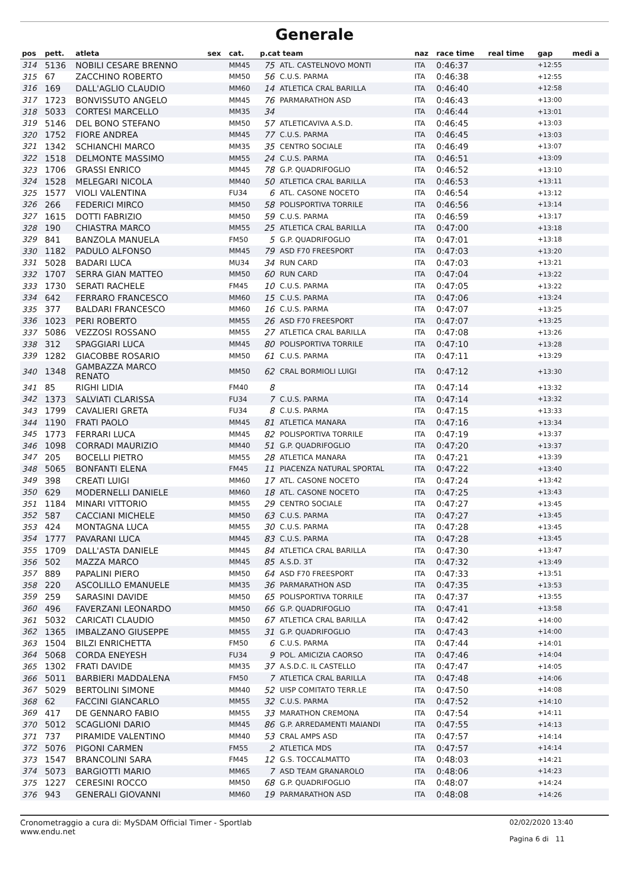Generale
| pos | pett. | atleta | sex | cat. | p.cat team | | naz | race time | real time | gap | medi a |
| --- | --- | --- | --- | --- | --- | --- | --- | --- | --- | --- | --- |
| 314 | 5136 | NOBILI CESARE BRENNO | | MM45 | 75 | ATL. CASTELNOVO MONTI | ITA | 0:46:37 | | +12:55 | |
| 315 | 67 | ZACCHINO ROBERTO | | MM50 | 56 | C.U.S. PARMA | ITA | 0:46:38 | | +12:55 | |
| 316 | 169 | DALL'AGLIO CLAUDIO | | MM60 | 14 | ATLETICA CRAL BARILLA | ITA | 0:46:40 | | +12:58 | |
| 317 | 1723 | BONVISSUTO ANGELO | | MM45 | 76 | PARMARATHON ASD | ITA | 0:46:43 | | +13:00 | |
| 318 | 5033 | CORTESI MARCELLO | | MM35 | 34 | | ITA | 0:46:44 | | +13:01 | |
| 319 | 5146 | DEL BONO STEFANO | | MM50 | 57 | ATLETICAVIVA A.S.D. | ITA | 0:46:45 | | +13:03 | |
| 320 | 1752 | FIORE ANDREA | | MM45 | 77 | C.U.S. PARMA | ITA | 0:46:45 | | +13:03 | |
| 321 | 1342 | SCHIANCHI MARCO | | MM35 | 35 | CENTRO SOCIALE | ITA | 0:46:49 | | +13:07 | |
| 322 | 1518 | DELMONTE MASSIMO | | MM55 | 24 | C.U.S. PARMA | ITA | 0:46:51 | | +13:09 | |
| 323 | 1706 | GRASSI ENRICO | | MM45 | 78 | G.P. QUADRIFOGLIO | ITA | 0:46:52 | | +13:10 | |
| 324 | 1528 | MELEGARI NICOLA | | MM40 | 50 | ATLETICA CRAL BARILLA | ITA | 0:46:53 | | +13:11 | |
| 325 | 1577 | VIOLI VALENTINA | | FU34 | 6 | ATL. CASONE NOCETO | ITA | 0:46:54 | | +13:12 | |
| 326 | 266 | FEDERICI MIRCO | | MM50 | 58 | POLISPORTIVA TORRILE | ITA | 0:46:56 | | +13:14 | |
| 327 | 1615 | DOTTI FABRIZIO | | MM50 | 59 | C.U.S. PARMA | ITA | 0:46:59 | | +13:17 | |
| 328 | 190 | CHIASTRA MARCO | | MM55 | 25 | ATLETICA CRAL BARILLA | ITA | 0:47:00 | | +13:18 | |
| 329 | 841 | BANZOLA MANUELA | | FM50 | 5 | G.P. QUADRIFOGLIO | ITA | 0:47:01 | | +13:18 | |
| 330 | 1182 | PADULO ALFONSO | | MM45 | 79 | ASD F70 FREESPORT | ITA | 0:47:03 | | +13:20 | |
| 331 | 5028 | BADARI LUCA | | MU34 | 34 | RUN CARD | ITA | 0:47:03 | | +13:21 | |
| 332 | 1707 | SERRA GIAN MATTEO | | MM50 | 60 | RUN CARD | ITA | 0:47:04 | | +13:22 | |
| 333 | 1730 | SERATI RACHELE | | FM45 | 10 | C.U.S. PARMA | ITA | 0:47:05 | | +13:22 | |
| 334 | 642 | FERRARO FRANCESCO | | MM60 | 15 | C.U.S. PARMA | ITA | 0:47:06 | | +13:24 | |
| 335 | 377 | BALDARI FRANCESCO | | MM60 | 16 | C.U.S. PARMA | ITA | 0:47:07 | | +13:25 | |
| 336 | 1023 | PERI ROBERTO | | MM55 | 26 | ASD F70 FREESPORT | ITA | 0:47:07 | | +13:25 | |
| 337 | 5086 | VEZZOSI ROSSANO | | MM55 | 27 | ATLETICA CRAL BARILLA | ITA | 0:47:08 | | +13:26 | |
| 338 | 312 | SPAGGIARI LUCA | | MM45 | 80 | POLISPORTIVA TORRILE | ITA | 0:47:10 | | +13:28 | |
| 339 | 1282 | GIACOBBE ROSARIO | | MM50 | 61 | C.U.S. PARMA | ITA | 0:47:11 | | +13:29 | |
| 340 | 1348 | GAMBAZZA MARCO RENATO | | MM50 | 62 | CRAL BORMIOLI LUIGI | ITA | 0:47:12 | | +13:30 | |
| 341 | 85 | RIGHI LIDIA | | FM40 | 8 | | ITA | 0:47:14 | | +13:32 | |
| 342 | 1373 | SALVIATI CLARISSA | | FU34 | 7 | C.U.S. PARMA | ITA | 0:47:14 | | +13:32 | |
| 343 | 1799 | CAVALIERI GRETA | | FU34 | 8 | C.U.S. PARMA | ITA | 0:47:15 | | +13:33 | |
| 344 | 1190 | FRATI PAOLO | | MM45 | 81 | ATLETICA MANARA | ITA | 0:47:16 | | +13:34 | |
| 345 | 1773 | FERRARI LUCA | | MM45 | 82 | POLISPORTIVA TORRILE | ITA | 0:47:19 | | +13:37 | |
| 346 | 1098 | CORRADI MAURIZIO | | MM40 | 51 | G.P. QUADRIFOGLIO | ITA | 0:47:20 | | +13:37 | |
| 347 | 205 | BOCELLI PIETRO | | MM55 | 28 | ATLETICA MANARA | ITA | 0:47:21 | | +13:39 | |
| 348 | 5065 | BONFANTI ELENA | | FM45 | 11 | PIACENZA NATURAL SPORTAL | ITA | 0:47:22 | | +13:40 | |
| 349 | 398 | CREATI LUIGI | | MM60 | 17 | ATL. CASONE NOCETO | ITA | 0:47:24 | | +13:42 | |
| 350 | 629 | MODERNELLI DANIELE | | MM60 | 18 | ATL. CASONE NOCETO | ITA | 0:47:25 | | +13:43 | |
| 351 | 1184 | MINARI VITTORIO | | MM55 | 29 | CENTRO SOCIALE | ITA | 0:47:27 | | +13:45 | |
| 352 | 587 | CACCIANI MICHELE | | MM50 | 63 | C.U.S. PARMA | ITA | 0:47:27 | | +13:45 | |
| 353 | 424 | MONTAGNA LUCA | | MM55 | 30 | C.U.S. PARMA | ITA | 0:47:28 | | +13:45 | |
| 354 | 1777 | PAVARANI LUCA | | MM45 | 83 | C.U.S. PARMA | ITA | 0:47:28 | | +13:45 | |
| 355 | 1709 | DALL'ASTA DANIELE | | MM45 | 84 | ATLETICA CRAL BARILLA | ITA | 0:47:30 | | +13:47 | |
| 356 | 502 | MAZZA MARCO | | MM45 | 85 | A.S.D. 3T | ITA | 0:47:32 | | +13:49 | |
| 357 | 889 | PAPALINI PIERO | | MM50 | 64 | ASD F70 FREESPORT | ITA | 0:47:33 | | +13:51 | |
| 358 | 220 | ASCOLILLO EMANUELE | | MM35 | 36 | PARMARATHON ASD | ITA | 0:47:35 | | +13:53 | |
| 359 | 259 | SARASINI DAVIDE | | MM50 | 65 | POLISPORTIVA TORRILE | ITA | 0:47:37 | | +13:55 | |
| 360 | 496 | FAVERZANI LEONARDO | | MM50 | 66 | G.P. QUADRIFOGLIO | ITA | 0:47:41 | | +13:58 | |
| 361 | 5032 | CARICATI CLAUDIO | | MM50 | 67 | ATLETICA CRAL BARILLA | ITA | 0:47:42 | | +14:00 | |
| 362 | 1365 | IMBALZANO GIUSEPPE | | MM55 | 31 | G.P. QUADRIFOGLIO | ITA | 0:47:43 | | +14:00 | |
| 363 | 1504 | BILZI ENRICHETTA | | FM50 | 6 | C.U.S. PARMA | ITA | 0:47:44 | | +14:01 | |
| 364 | 5068 | CORDA ENEYESH | | FU34 | 9 | POL. AMICIZIA CAORSO | ITA | 0:47:46 | | +14:04 | |
| 365 | 1302 | FRATI DAVIDE | | MM35 | 37 | A.S.D.C. IL CASTELLO | ITA | 0:47:47 | | +14:05 | |
| 366 | 5011 | BARBIERI MADDALENA | | FM50 | 7 | ATLETICA CRAL BARILLA | ITA | 0:47:48 | | +14:06 | |
| 367 | 5029 | BERTOLINI SIMONE | | MM40 | 52 | UISP COMITATO TERR.LE | ITA | 0:47:50 | | +14:08 | |
| 368 | 62 | FACCINI GIANCARLO | | MM55 | 32 | C.U.S. PARMA | ITA | 0:47:52 | | +14:10 | |
| 369 | 417 | DE GENNARO FABIO | | MM55 | 33 | MARATHON CREMONA | ITA | 0:47:54 | | +14:11 | |
| 370 | 5012 | SCAGLIONI DARIO | | MM45 | 86 | G.P. ARREDAMENTI MAIANDI | ITA | 0:47:55 | | +14:13 | |
| 371 | 737 | PIRAMIDE VALENTINO | | MM40 | 53 | CRAL AMPS ASD | ITA | 0:47:57 | | +14:14 | |
| 372 | 5076 | PIGONI CARMEN | | FM55 | 2 | ATLETICA MDS | ITA | 0:47:57 | | +14:14 | |
| 373 | 1547 | BRANCOLINI SARA | | FM45 | 12 | G.S. TOCCALMATTO | ITA | 0:48:03 | | +14:21 | |
| 374 | 5073 | BARGIOTTI MARIO | | MM65 | 7 | ASD TEAM GRANAROLO | ITA | 0:48:06 | | +14:23 | |
| 375 | 1227 | CERESINI ROCCO | | MM50 | 68 | G.P. QUADRIFOGLIO | ITA | 0:48:07 | | +14:24 | |
| 376 | 943 | GENERALI GIOVANNI | | MM60 | 19 | PARMARATHON ASD | ITA | 0:48:08 | | +14:26 | |
Cronometraggio a cura di: MySDAM Official Timer - Sportlab
www.endu.net
02/02/2020 13:40
Pagina 6 di 11